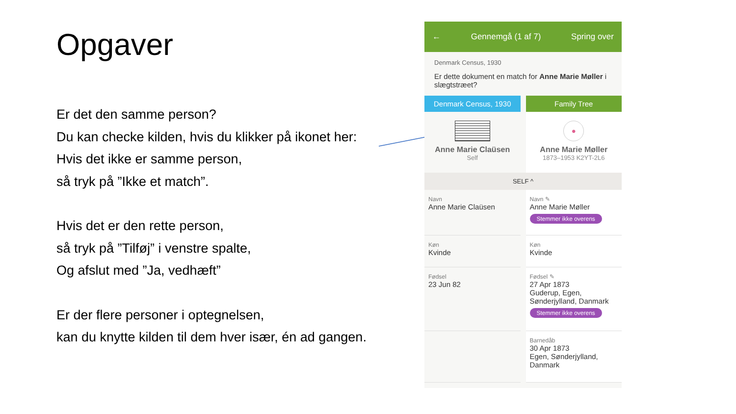Opgaver
Er det den samme person?
Du kan checke kilden, hvis du klikker på ikonet her:
Hvis det ikke er samme person,
så tryk på ”Ikke et match”.
Hvis det er den rette person,
så tryk på ”Tilføj” i venstre spalte,
Og afslut med ”Ja, vedhæft”
Er der flere personer i optegnelsen,
kan du knytte kilden til dem hver især, én ad gangen.
← Gennemgå (1 af 7) Spring over
Denmark Census, 1930
Er dette dokument en match for Anne Marie Møller i slægtstræet?
Denmark Census, 1930
Anne Marie Claüsen
Self
Family Tree
●
Anne Marie Møller
1873–1953 K2YT-2L6
SELF ^
Navn
Anne Marie Claüsen
Køn
Kvinde
Fødsel
23 Jun 82
Navn ✎
Anne Marie Møller
Stemmer ikke overens
Køn
Kvinde
Fødsel ✎
27 Apr 1873
Guderup, Egen, Sønderjylland, Danmark
Stemmer ikke overens
Barnedåb
30 Apr 1873
Egen, Sønderjylland, Danmark